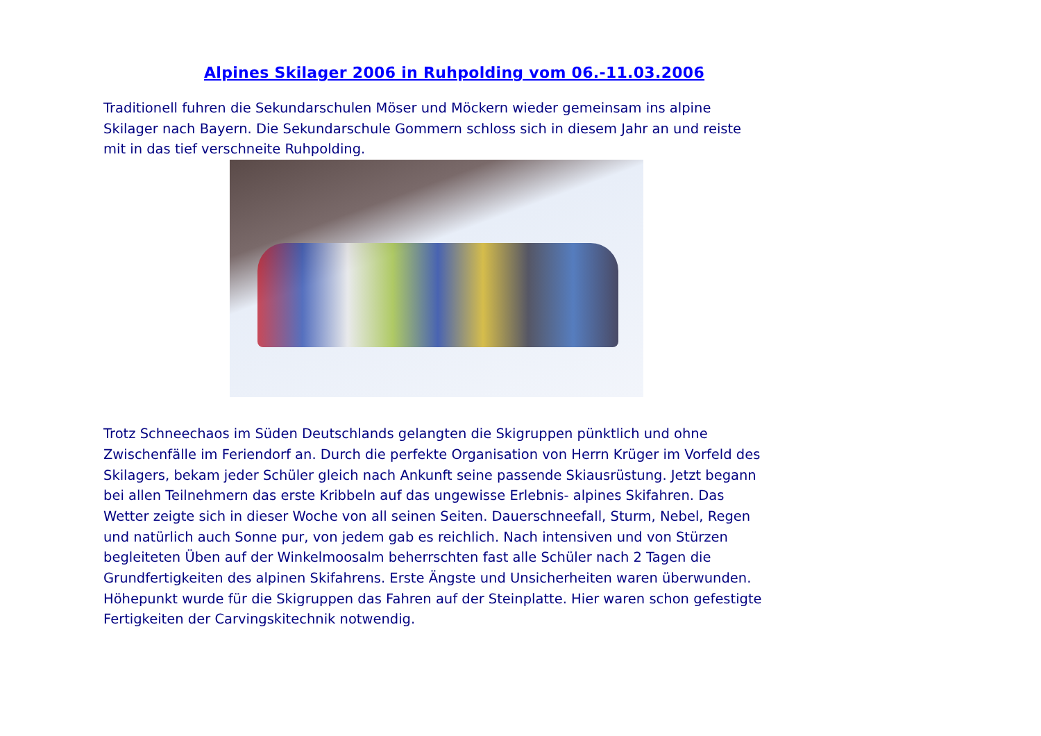Alpines Skilager 2006 in Ruhpolding vom 06.-11.03.2006
Traditionell fuhren die Sekundarschulen Möser und Möckern wieder gemeinsam ins alpine Skilager nach Bayern. Die Sekundarschule Gommern schloss sich in diesem Jahr an und reiste mit in das tief verschneite Ruhpolding.
Trotz Schneechaos im Süden Deutschlands gelangten die Skigruppen pünktlich und ohne Zwischenfälle im Feriendorf an. Durch die perfekte Organisation von Herrn Krüger im Vorfeld des Skilagers, bekam jeder Schüler gleich nach Ankunft seine passende Skiausrüstung. Jetzt begann bei allen Teilnehmern das erste Kribbeln auf das ungewisse Erlebnis- alpines Skifahren. Das Wetter zeigte sich in dieser Woche von all seinen Seiten. Dauerschneefall, Sturm, Nebel, Regen und natürlich auch Sonne pur, von jedem gab es reichlich. Nach intensiven und von Stürzen begleiteten Üben auf der Winkelmoosalm beherrschten fast alle Schüler nach 2 Tagen die Grundfertigkeiten des alpinen Skifahrens. Erste Ängste und Unsicherheiten waren überwunden. Höhepunkt wurde für die Skigruppen das Fahren auf der Steinplatte. Hier waren schon gefestigte Fertigkeiten der Carvingskitechnik notwendig.